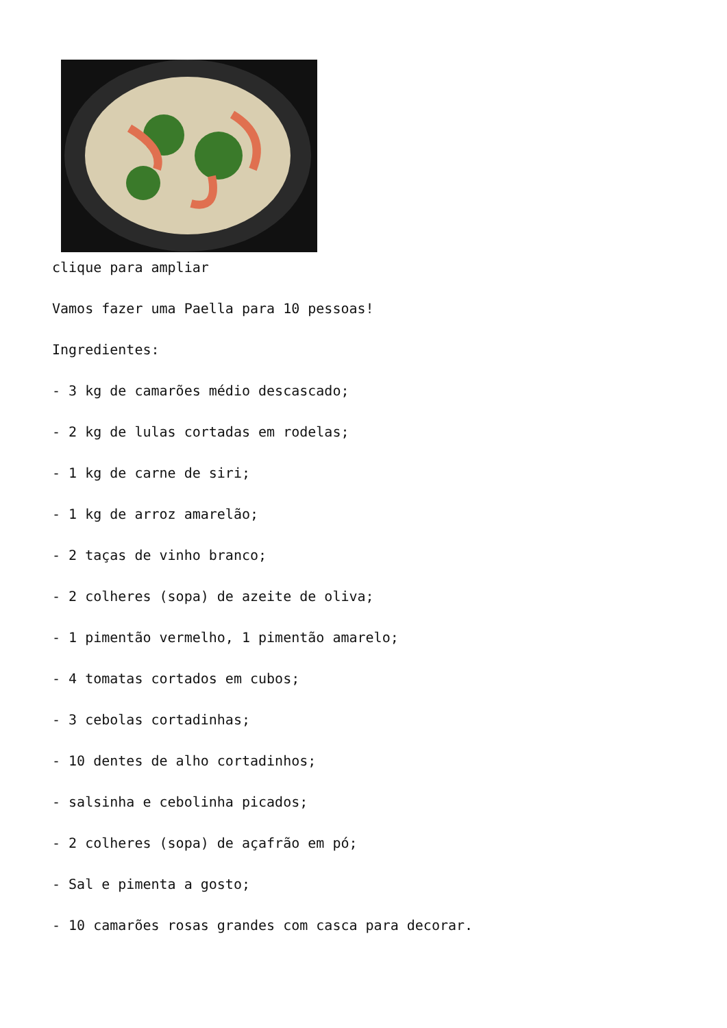clique para ampliar
Vamos fazer uma Paella para 10 pessoas!
Ingredientes:
- 3 kg de camarões médio descascado;
- 2 kg de lulas cortadas em rodelas;
- 1 kg de carne de siri;
- 1 kg de arroz amarelão;
- 2 taças de vinho branco;
- 2 colheres (sopa) de azeite de oliva;
- 1 pimentão vermelho, 1 pimentão amarelo;
- 4 tomatas cortados em cubos;
- 3 cebolas cortadinhas;
- 10 dentes de alho cortadinhos;
- salsinha e cebolinha picados;
- 2 colheres (sopa) de açafrão em pó;
- Sal e pimenta a gosto;
- 10 camarões rosas grandes com casca para decorar.